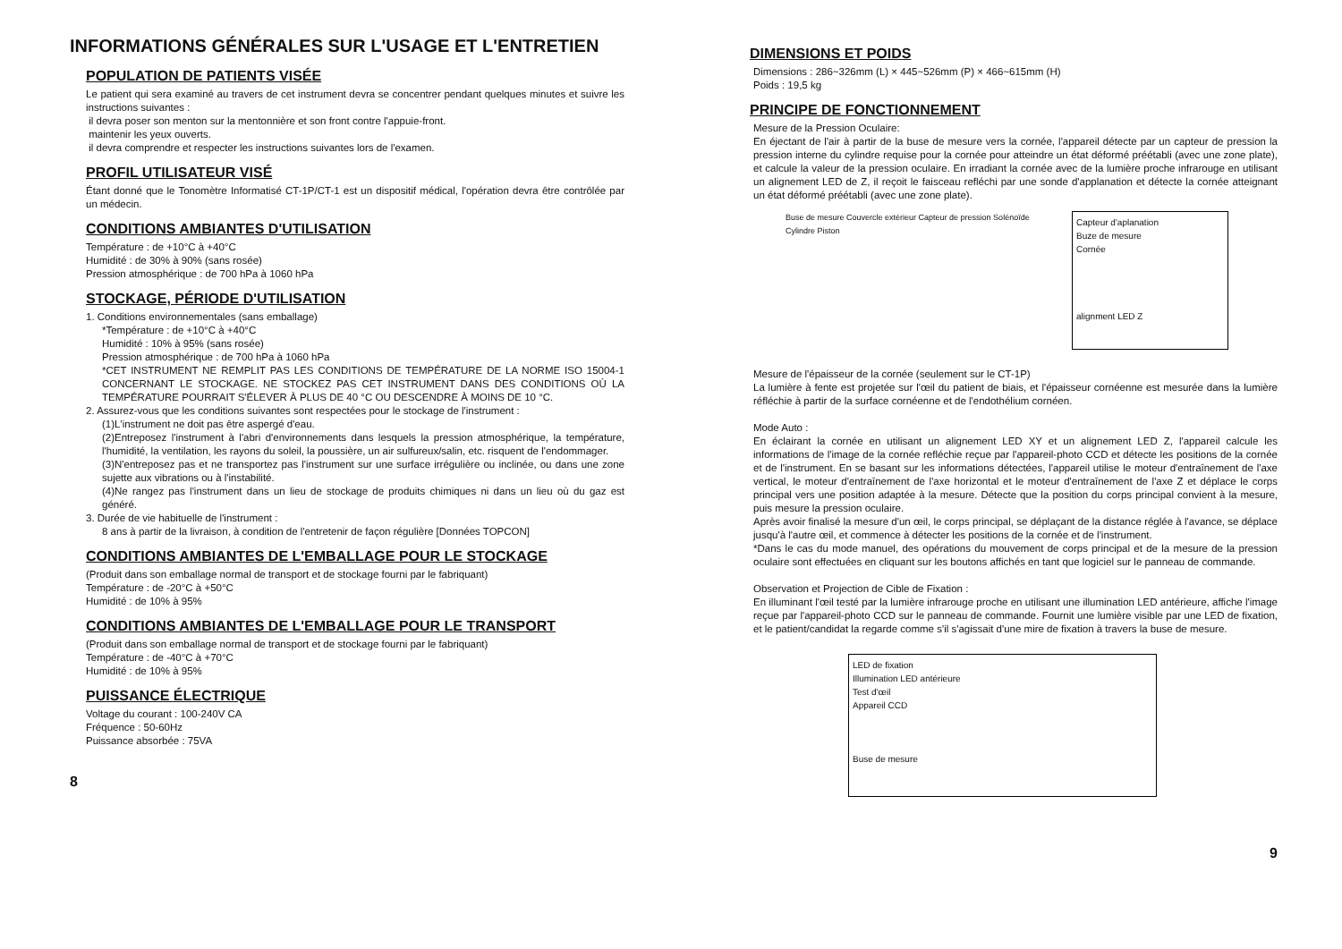INFORMATIONS GÉNÉRALES SUR L'USAGE ET L'ENTRETIEN
POPULATION DE PATIENTS VISÉE
Le patient qui sera examiné au travers de cet instrument devra se concentrer pendant quelques minutes et suivre les instructions suivantes :
il devra poser son menton sur la mentonnière et son front contre l'appuie-front.
maintenir les yeux ouverts.
il devra comprendre et respecter les instructions suivantes lors de l'examen.
PROFIL UTILISATEUR VISÉ
Étant donné que le Tonomètre Informatisé CT-1P/CT-1 est un dispositif médical, l'opération devra être contrôlée par un médecin.
CONDITIONS AMBIANTES D'UTILISATION
Température : de +10°C à +40°C
Humidité : de 30% à 90% (sans rosée)
Pression atmosphérique : de 700 hPa à 1060 hPa
STOCKAGE, PÉRIODE D'UTILISATION
1. Conditions environnementales (sans emballage)
*Température : de +10°C à +40°C
Humidité : 10% à 95% (sans rosée)
Pression atmosphérique : de 700 hPa à 1060 hPa
*CET INSTRUMENT NE REMPLIT PAS LES CONDITIONS DE TEMPÉRATURE DE LA NORME ISO 15004-1 CONCERNANT LE STOCKAGE. NE STOCKEZ PAS CET INSTRUMENT DANS DES CONDITIONS OÙ LA TEMPÉRATURE POURRAIT S'ÉLEVER À PLUS DE 40 °C OU DESCENDRE À MOINS DE 10 °C.
2. Assurez-vous que les conditions suivantes sont respectées pour le stockage de l'instrument :
(1)L'instrument ne doit pas être aspergé d'eau.
(2)Entreposez l'instrument à l'abri d'environnements dans lesquels la pression atmosphérique, la température, l'humidité, la ventilation, les rayons du soleil, la poussière, un air sulfureux/salin, etc. risquent de l'endommager.
(3)N'entreposez pas et ne transportez pas l'instrument sur une surface irrégulière ou inclinée, ou dans une zone sujette aux vibrations ou à l'instabilité.
(4)Ne rangez pas l'instrument dans un lieu de stockage de produits chimiques ni dans un lieu où du gaz est généré.
3. Durée de vie habituelle de l'instrument :
8 ans à partir de la livraison, à condition de l'entretenir de façon régulière [Données TOPCON]
CONDITIONS AMBIANTES DE L'EMBALLAGE POUR LE STOCKAGE
(Produit dans son emballage normal de transport et de stockage fourni par le fabriquant)
Température : de -20°C à +50°C
Humidité : de 10% à 95%
CONDITIONS AMBIANTES DE L'EMBALLAGE POUR LE TRANSPORT
(Produit dans son emballage normal de transport et de stockage fourni par le fabriquant)
Température : de -40°C à +70°C
Humidité : de 10% à 95%
PUISSANCE ÉLECTRIQUE
Voltage du courant : 100-240V CA
Fréquence : 50-60Hz
Puissance absorbée : 75VA
8
DIMENSIONS ET POIDS
Dimensions : 286~326mm (L) × 445~526mm (P) × 466~615mm (H)
Poids : 19,5 kg
PRINCIPE DE FONCTIONNEMENT
Mesure de la Pression Oculaire:
En éjectant de l'air à partir de la buse de mesure vers la cornée, l'appareil détecte par un capteur de pression la pression interne du cylindre requise pour la cornée pour atteindre un état déformé préétabli (avec une zone plate), et calcule la valeur de la pression oculaire. En irradiant la cornée avec de la lumière proche infrarouge en utilisant un alignement LED de Z, il reçoit le faisceau refléchi par une sonde d'applanation et détecte la cornée atteignant un état déformé préétabli (avec une zone plate).
Buse de mesure Couvercle extérieur Capteur de pression Solénoïde Cylindre Piston
Capteur d'aplanation
Buze de mesure
Cornée
alignment LED Z
Mesure de l'épaisseur de la cornée (seulement sur le CT-1P)
La lumière à fente est projetée sur l'œil du patient de biais, et l'épaisseur cornéenne est mesurée dans la lumière réfléchie à partir de la surface cornéenne et de l'endothélium cornéen.
Mode Auto :
En éclairant la cornée en utilisant un alignement LED XY et un alignement LED Z, l'appareil calcule les informations de l'image de la cornée refléchie reçue par l'appareil-photo CCD et détecte les positions de la cornée et de l'instrument. En se basant sur les informations détectées, l'appareil utilise le moteur d'entraînement de l'axe vertical, le moteur d'entraînement de l'axe horizontal et le moteur d'entraînement de l'axe Z et déplace le corps principal vers une position adaptée à la mesure. Détecte que la position du corps principal convient à la mesure, puis mesure la pression oculaire.
Après avoir finalisé la mesure d'un œil, le corps principal, se déplaçant de la distance réglée à l'avance, se déplace jusqu'à l'autre œil, et commence à détecter les positions de la cornée et de l'instrument.
*Dans le cas du mode manuel, des opérations du mouvement de corps principal et de la mesure de la pression oculaire sont effectuées en cliquant sur les boutons affichés en tant que logiciel sur le panneau de commande.
Observation et Projection de Cible de Fixation :
En illuminant l'œil testé par la lumière infrarouge proche en utilisant une illumination LED antérieure, affiche l'image reçue par l'appareil-photo CCD sur le panneau de commande. Fournit une lumière visible par une LED de fixation, et le patient/candidat la regarde comme s'il s'agissait d'une mire de fixation à travers la buse de mesure.
LED de fixation
Illumination LED antérieure
Test d'œil
Appareil CCD
Buse de mesure
9